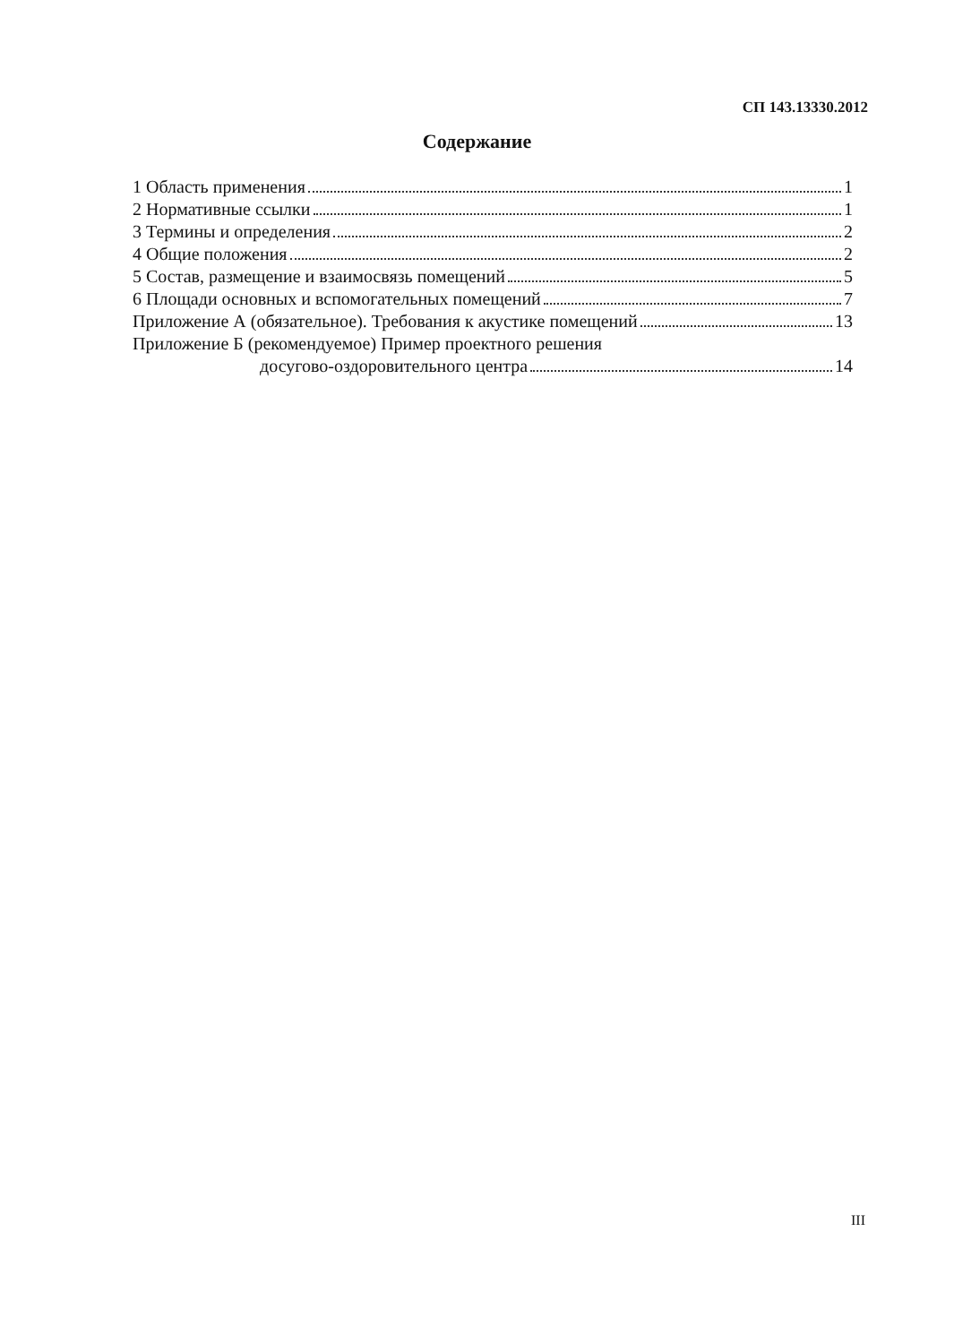СП 143.13330.2012
Содержание
1 Область применения 1
2 Нормативные ссылки 1
3 Термины и определения 2
4 Общие положения 2
5 Состав, размещение и взаимосвязь помещений 5
6 Площади основных и вспомогательных помещений 7
Приложение А (обязательное). Требования к акустике помещений 13
Приложение Б (рекомендуемое) Пример проектного решения
досугово-оздоровительного центра 14
III